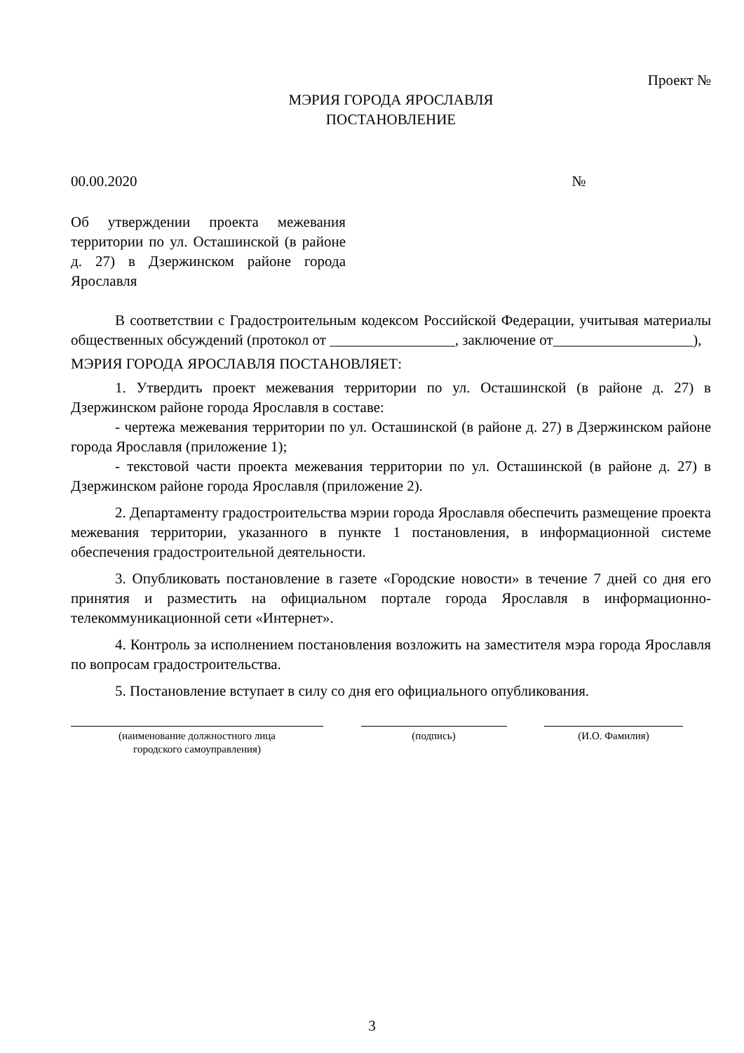Проект №
МЭРИЯ ГОРОДА ЯРОСЛАВЛЯ
ПОСТАНОВЛЕНИЕ
00.00.2020 №
Об утверждении проекта межевания территории по ул. Осташинской (в районе д. 27) в Дзержинском районе города Ярославля
В соответствии с Градостроительным кодексом Российской Федерации, учитывая материалы общественных обсуждений (протокол от _________________, заключение от___________________),
МЭРИЯ ГОРОДА ЯРОСЛАВЛЯ ПОСТАНОВЛЯЕТ:
1. Утвердить проект межевания территории по ул. Осташинской (в районе д. 27) в Дзержинском районе города Ярославля в составе:
- чертежа межевания территории по ул. Осташинской (в районе д. 27) в Дзержинском районе города Ярославля (приложение 1);
- текстовой части проекта межевания территории по ул. Осташинской (в районе д. 27) в Дзержинском районе города Ярославля (приложение 2).
2. Департаменту градостроительства мэрии города Ярославля обеспечить размещение проекта межевания территории, указанного в пункте 1 постановления, в информационной системе обеспечения градостроительной деятельности.
3. Опубликовать постановление в газете «Городские новости» в течение 7 дней со дня его принятия и разместить на официальном портале города Ярославля в информационно-телекоммуникационной сети «Интернет».
4. Контроль за исполнением постановления возложить на заместителя мэра города Ярославля по вопросам градостроительства.
5. Постановление вступает в силу со дня его официального опубликования.
(наименование должностного лица
городского самоуправления)
(подпись) (И.О. Фамилия)
3